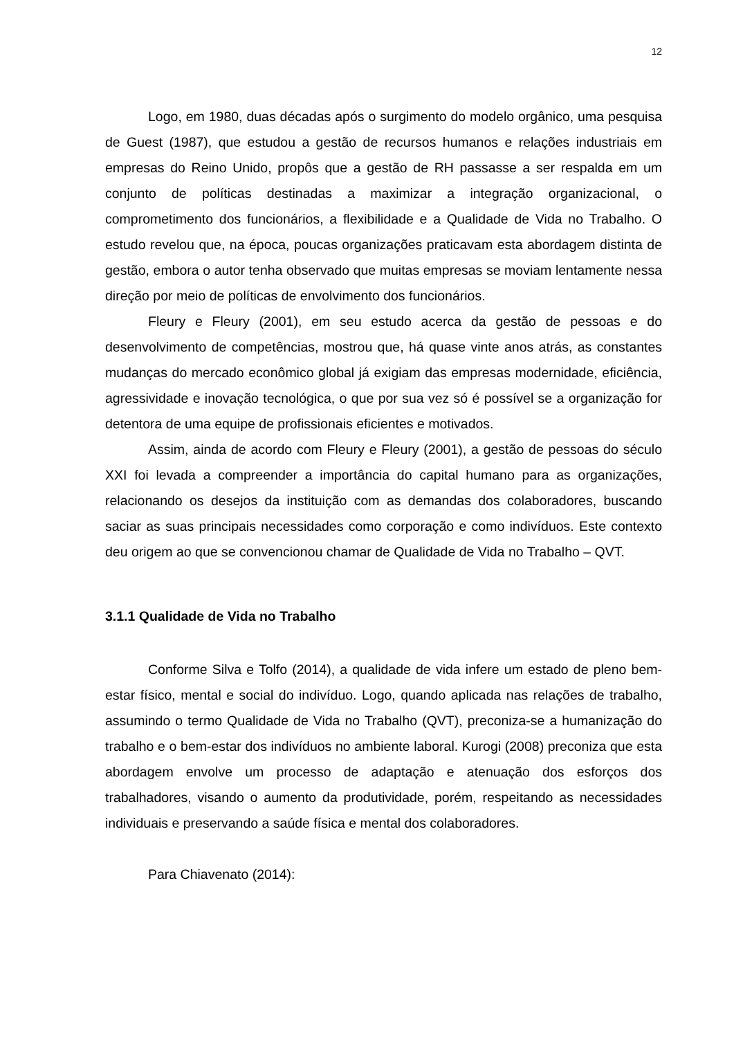12
Logo, em 1980, duas décadas após o surgimento do modelo orgânico, uma pesquisa de Guest (1987), que estudou a gestão de recursos humanos e relações industriais em empresas do Reino Unido, propôs que a gestão de RH passasse a ser respalda em um conjunto de políticas destinadas a maximizar a integração organizacional, o comprometimento dos funcionários, a flexibilidade e a Qualidade de Vida no Trabalho. O estudo revelou que, na época, poucas organizações praticavam esta abordagem distinta de gestão, embora o autor tenha observado que muitas empresas se moviam lentamente nessa direção por meio de políticas de envolvimento dos funcionários.
Fleury e Fleury (2001), em seu estudo acerca da gestão de pessoas e do desenvolvimento de competências, mostrou que, há quase vinte anos atrás, as constantes mudanças do mercado econômico global já exigiam das empresas modernidade, eficiência, agressividade e inovação tecnológica, o que por sua vez só é possível se a organização for detentora de uma equipe de profissionais eficientes e motivados.
Assim, ainda de acordo com Fleury e Fleury (2001), a gestão de pessoas do século XXI foi levada a compreender a importância do capital humano para as organizações, relacionando os desejos da instituição com as demandas dos colaboradores, buscando saciar as suas principais necessidades como corporação e como indivíduos. Este contexto deu origem ao que se convencionou chamar de Qualidade de Vida no Trabalho – QVT.
3.1.1 Qualidade de Vida no Trabalho
Conforme Silva e Tolfo (2014), a qualidade de vida infere um estado de pleno bem-estar físico, mental e social do indivíduo. Logo, quando aplicada nas relações de trabalho, assumindo o termo Qualidade de Vida no Trabalho (QVT), preconiza-se a humanização do trabalho e o bem-estar dos indivíduos no ambiente laboral. Kurogi (2008) preconiza que esta abordagem envolve um processo de adaptação e atenuação dos esforços dos trabalhadores, visando o aumento da produtividade, porém, respeitando as necessidades individuais e preservando a saúde física e mental dos colaboradores.
Para Chiavenato (2014):